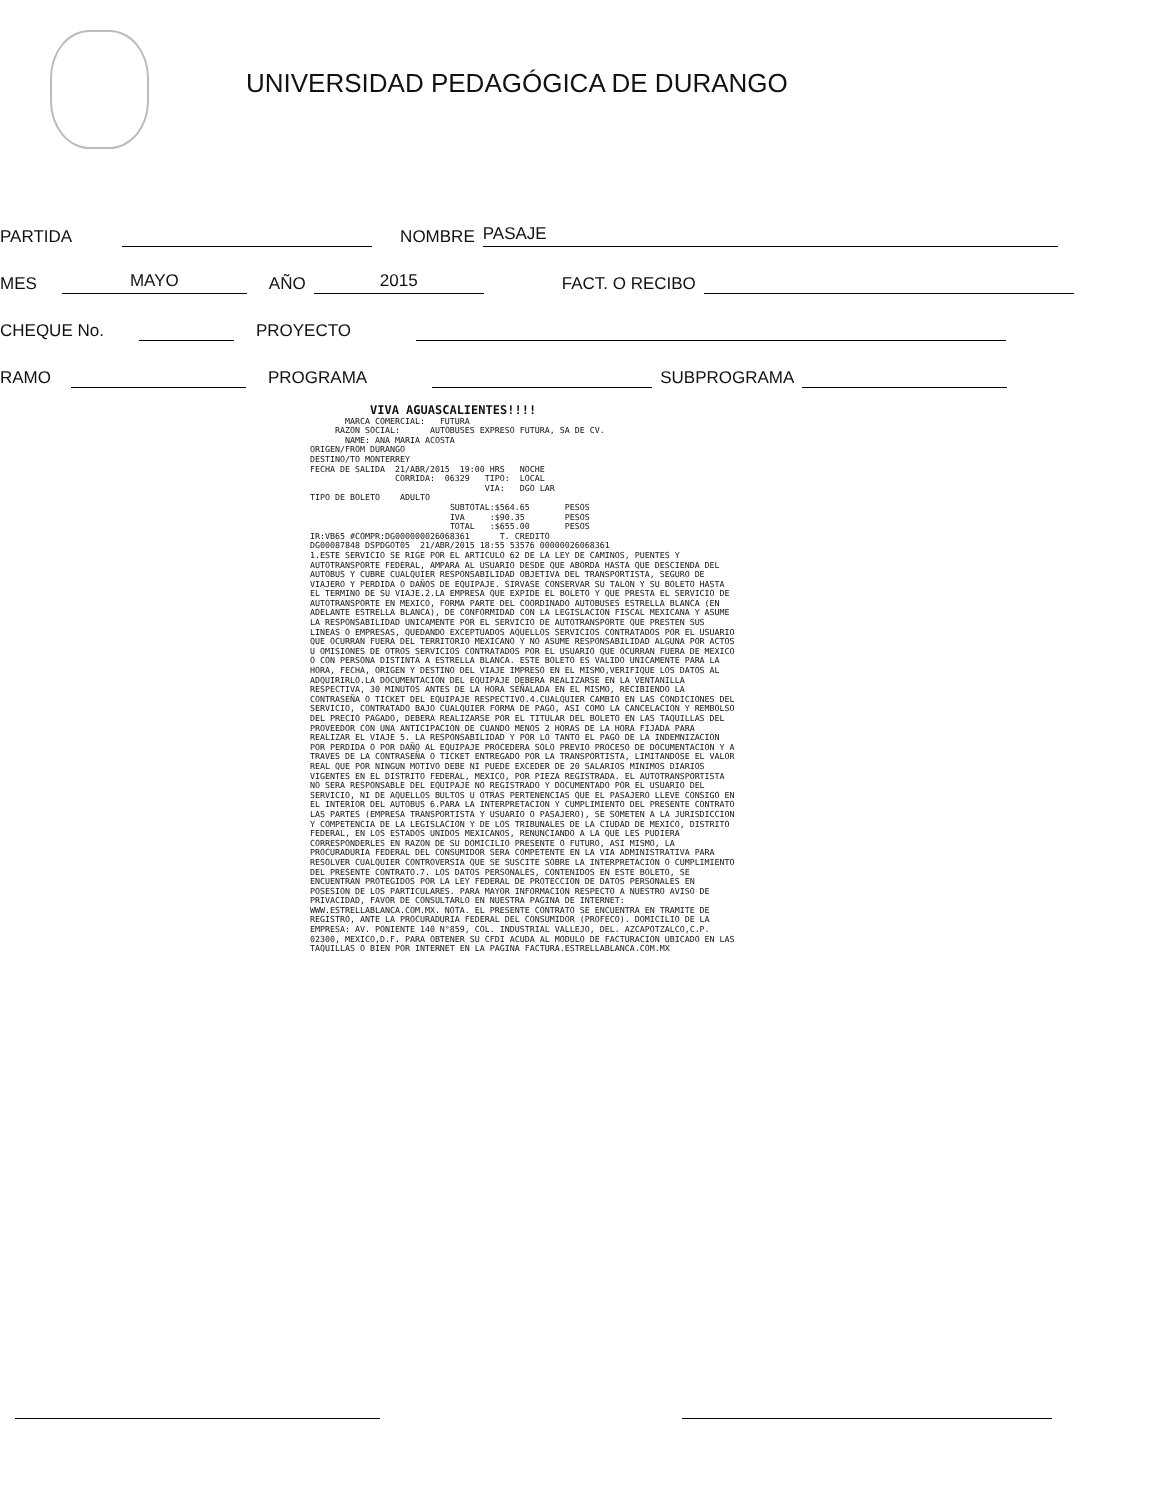UNIVERSIDAD PEDAGÓGICA DE DURANGO
PARTIDA
NOMBRE
PASAJE
MES
MAYO
AÑO
2015
FACT. O RECIBO
CHEQUE No.
PROYECTO
RAMO
PROGRAMA
SUBPROGRAMA
VIVA AGUASCALIENTES!!!! MARCA COMERCIAL: FUTURA RAZON SOCIAL: AUTOBUSES EXPRESO FUTURA, SA DE CV. NAME: ANA MARIA ACOSTA ORIGEN/FROM DURANGO DESTINO/TO MONTERREY FECHA DE SALIDA 21/ABR/2015 19:00 HRS NOCHE CORRIDA: 06329 TIPO: LOCAL VIA: DGO LAR TIPO DE BOLETO ADULTO SUBTOTAL:$564.65 PESOS IVA :$90.35 PESOS TOTAL :$655.00 PESOS IR:VB65 #COMPR:DG000000026068361 T. CREDITO DG00087848 DSPDGOT05 21/ABR/2015 18:55 53576 00000026068361 1.ESTE SERVICIO SE RIGE POR EL ARTICULO 62 DE LA LEY DE CAMINOS, PUENTES Y AUTOTRANSPORTE FEDERAL, AMPARA AL USUARIO DESDE QUE ABORDA HASTA QUE DESCIENDA DEL AUTOBUS Y CUBRE CUALQUIER RESPONSABILIDAD OBJETIVA DEL TRANSPORTISTA, SEGURO DE VIAJERO Y PERDIDA O DAÑOS DE EQUIPAJE. SIRVASE CONSERVAR SU TALON Y SU BOLETO HASTA EL TERMINO DE SU VIAJE.2.LA EMPRESA QUE EXPIDE EL BOLETO Y QUE PRESTA EL SERVICIO DE AUTOTRANSPORTE EN MEXICO, FORMA PARTE DEL COORDINADO AUTOBUSES ESTRELLA BLANCA (EN ADELANTE ESTRELLA BLANCA), DE CONFORMIDAD CON LA LEGISLACION FISCAL MEXICANA Y ASUME LA RESPONSABILIDAD UNICAMENTE POR EL SERVICIO DE AUTOTRANSPORTE QUE PRESTEN SUS LINEAS O EMPRESAS, QUEDANDO EXCEPTUADOS AQUELLOS SERVICIOS CONTRATADOS POR EL USUARIO QUE OCURRAN FUERA DEL TERRITORIO MEXICANO Y NO ASUME RESPONSABILIDAD ALGUNA POR ACTOS U OMISIONES DE OTROS SERVICIOS CONTRATADOS POR EL USUARIO QUE OCURRAN FUERA DE MEXICO O CON PERSONA DISTINTA A ESTRELLA BLANCA. ESTE BOLETO ES VALIDO UNICAMENTE PARA LA HORA, FECHA, ORIGEN Y DESTINO DEL VIAJE IMPRESO EN EL MISMO,VERIFIQUE LOS DATOS AL ADQUIRIRLO.LA DOCUMENTACION DEL EQUIPAJE DEBERA REALIZARSE EN LA VENTANILLA RESPECTIVA, 30 MINUTOS ANTES DE LA HORA SEÑALADA EN EL MISMO, RECIBIENDO LA CONTRASEÑA O TICKET DEL EQUIPAJE RESPECTIVO.4.CUALQUIER CAMBIO EN LAS CONDICIONES DEL SERVICIO, CONTRATADO BAJO CUALQUIER FORMA DE PAGO, ASI COMO LA CANCELACION Y REMBOLSO DEL PRECIO PAGADO, DEBERA REALIZARSE POR EL TITULAR DEL BOLETO EN LAS TAQUILLAS DEL PROVEEDOR CON UNA ANTICIPACION DE CUANDO MENOS 2 HORAS DE LA HORA FIJADA PARA REALIZAR EL VIAJE 5. LA RESPONSABILIDAD Y POR LO TANTO EL PAGO DE LA INDEMNIZACION POR PERDIDA O POR DAÑO AL EQUIPAJE PROCEDERA SOLO PREVIO PROCESO DE DOCUMENTACION Y A TRAVES DE LA CONTRASEÑA O TICKET ENTREGADO POR LA TRANSPORTISTA, LIMITANDOSE EL VALOR REAL QUE POR NINGUN MOTIVO DEBE NI PUEDE EXCEDER DE 20 SALARIOS MINIMOS DIARIOS VIGENTES EN EL DISTRITO FEDERAL, MEXICO, POR PIEZA REGISTRADA. EL AUTOTRANSPORTISTA NO SERA RESPONSABLE DEL EQUIPAJE NO REGISTRADO Y DOCUMENTADO POR EL USUARIO DEL SERVICIO, NI DE AQUELLOS BULTOS U OTRAS PERTENENCIAS QUE EL PASAJERO LLEVE CONSIGO EN EL INTERIOR DEL AUTOBUS 6.PARA LA INTERPRETACION Y CUMPLIMIENTO DEL PRESENTE CONTRATO LAS PARTES (EMPRESA TRANSPORTISTA Y USUARIO O PASAJERO), SE SOMETEN A LA JURISDICCION Y COMPETENCIA DE LA LEGISLACION Y DE LOS TRIBUNALES DE LA CIUDAD DE MEXICO, DISTRITO FEDERAL, EN LOS ESTADOS UNIDOS MEXICANOS, RENUNCIANDO A LA QUE LES PUDIERA CORRESPONDERLES EN RAZON DE SU DOMICILIO PRESENTE O FUTURO, ASI MISMO, LA PROCURADURIA FEDERAL DEL CONSUMIDOR SERA COMPETENTE EN LA VIA ADMINISTRATIVA PARA RESOLVER CUALQUIER CONTROVERSIA QUE SE SUSCITE SOBRE LA INTERPRETACION O CUMPLIMIENTO DEL PRESENTE CONTRATO.7. LOS DATOS PERSONALES, CONTENIDOS EN ESTE BOLETO, SE ENCUENTRAN PROTEGIDOS POR LA LEY FEDERAL DE PROTECCION DE DATOS PERSONALES EN POSESION DE LOS PARTICULARES. PARA MAYOR INFORMACION RESPECTO A NUESTRO AVISO DE PRIVACIDAD, FAVOR DE CONSULTARLO EN NUESTRA PAGINA DE INTERNET: WWW.ESTRELLABLANCA.COM.MX. NOTA. EL PRESENTE CONTRATO SE ENCUENTRA EN TRAMITE DE REGISTRO, ANTE LA PROCURADURIA FEDERAL DEL CONSUMIDOR (PROFECO). DOMICILIO DE LA EMPRESA: AV. PONIENTE 140 N°859, COL. INDUSTRIAL VALLEJO, DEL. AZCAPOTZALCO,C.P. 02300, MEXICO,D.F. PARA OBTENER SU CFDI ACUDA AL MODULO DE FACTURACION UBICADO EN LAS TAQUILLAS O BIEN POR INTERNET EN LA PAGINA FACTURA.ESTRELLABLANCA.COM.MX